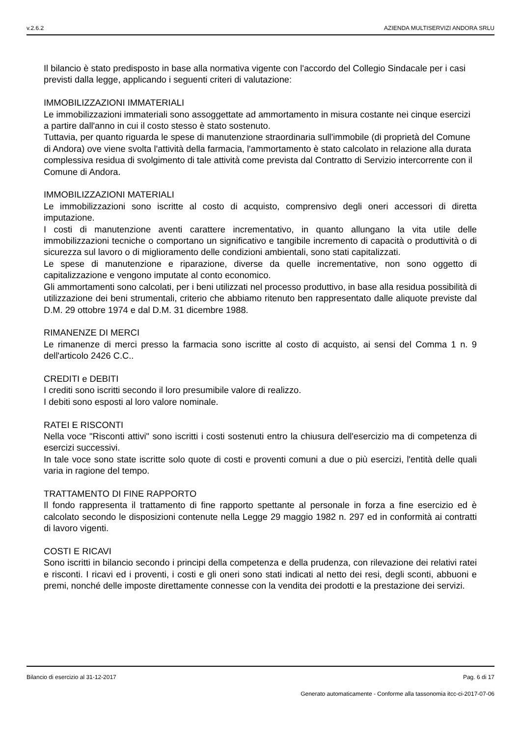v.2.6.2 AZIENDA MULTISERVIZI ANDORA SRLU
Il bilancio è stato predisposto in base alla normativa vigente con l'accordo del Collegio Sindacale per i casi previsti dalla legge, applicando i seguenti criteri di valutazione:
IMMOBILIZZAZIONI IMMATERIALI
Le immobilizzazioni immateriali sono assoggettate ad ammortamento in misura costante nei cinque esercizi a partire dall'anno in cui il costo stesso è stato sostenuto.
Tuttavia, per quanto riguarda le spese di manutenzione straordinaria sull'immobile (di proprietà del Comune di Andora) ove viene svolta l'attività della farmacia, l'ammortamento è stato calcolato in relazione alla durata complessiva residua di svolgimento di tale attività come prevista dal Contratto di Servizio intercorrente con il Comune di Andora.
IMMOBILIZZAZIONI MATERIALI
Le immobilizzazioni sono iscritte al costo di acquisto, comprensivo degli oneri accessori di diretta imputazione.
I costi di manutenzione aventi carattere incrementativo, in quanto allungano la vita utile delle immobilizzazioni tecniche o comportano un significativo e tangibile incremento di capacità o produttività o di sicurezza sul lavoro o di miglioramento delle condizioni ambientali, sono stati capitalizzati.
Le spese di manutenzione e riparazione, diverse da quelle incrementative, non sono oggetto di capitalizzazione e vengono imputate al conto economico.
Gli ammortamenti sono calcolati, per i beni utilizzati nel processo produttivo, in base alla residua possibilità di utilizzazione dei beni strumentali, criterio che abbiamo ritenuto ben rappresentato dalle aliquote previste dal D.M. 29 ottobre 1974 e dal D.M. 31 dicembre 1988.
RIMANENZE DI MERCI
Le rimanenze di merci presso la farmacia sono iscritte al costo di acquisto, ai sensi del Comma 1 n. 9 dell'articolo 2426 C.C..
CREDITI e DEBITI
I crediti sono iscritti secondo il loro presumibile valore di realizzo.
I debiti sono esposti al loro valore nominale.
RATEI E RISCONTI
Nella voce "Risconti attivi" sono iscritti i costi sostenuti entro la chiusura dell'esercizio ma di competenza di esercizi successivi.
In tale voce sono state iscritte solo quote di costi e proventi comuni a due o più esercizi, l'entità delle quali varia in ragione del tempo.
TRATTAMENTO DI FINE RAPPORTO
Il fondo rappresenta il trattamento di fine rapporto spettante al personale in forza a fine esercizio ed è calcolato secondo le disposizioni contenute nella Legge 29 maggio 1982 n. 297 ed in conformità ai contratti di lavoro vigenti.
COSTI E RICAVI
Sono iscritti in bilancio secondo i principi della competenza e della prudenza, con rilevazione dei relativi ratei e risconti. I ricavi ed i proventi, i costi e gli oneri sono stati indicati al netto dei resi, degli sconti, abbuoni e premi, nonché delle imposte direttamente connesse con la vendita dei prodotti e la prestazione dei servizi.
Bilancio di esercizio al 31-12-2017 Pag. 6 di 17
Generato automaticamente - Conforme alla tassonomia itcc-ci-2017-07-06